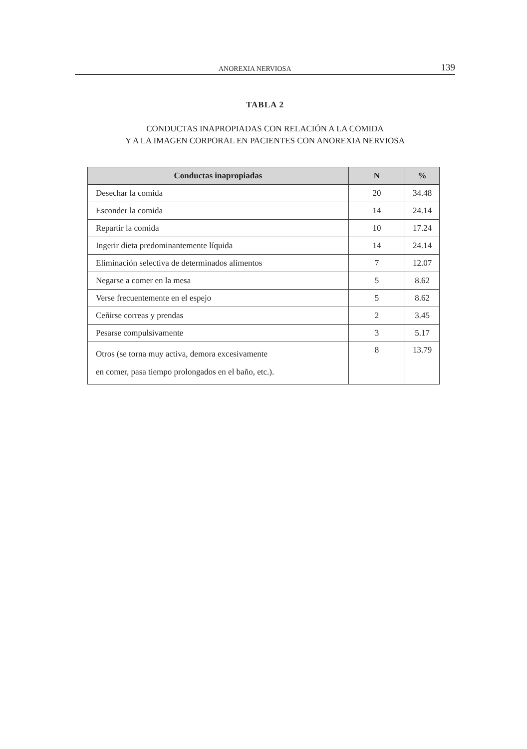ANOREXIA NERVIOSA 139
TABLA 2
CONDUCTAS INAPROPIADAS CON RELACIÓN A LA COMIDA
Y A LA IMAGEN CORPORAL EN PACIENTES CON ANOREXIA NERVIOSA
| Conductas inapropiadas | N | % |
| --- | --- | --- |
| Desechar la comida | 20 | 34.48 |
| Esconder la comida | 14 | 24.14 |
| Repartir la comida | 10 | 17.24 |
| Ingerir dieta predominantemente líquida | 14 | 24.14 |
| Eliminación selectiva de determinados alimentos | 7 | 12.07 |
| Negarse a comer en la mesa | 5 | 8.62 |
| Verse frecuentemente en el espejo | 5 | 8.62 |
| Ceñirse correas y prendas | 2 | 3.45 |
| Pesarse compulsivamente | 3 | 5.17 |
| Otros (se torna muy activa, demora excesivamente en comer, pasa tiempo prolongados en el baño, etc.). | 8 | 13.79 |